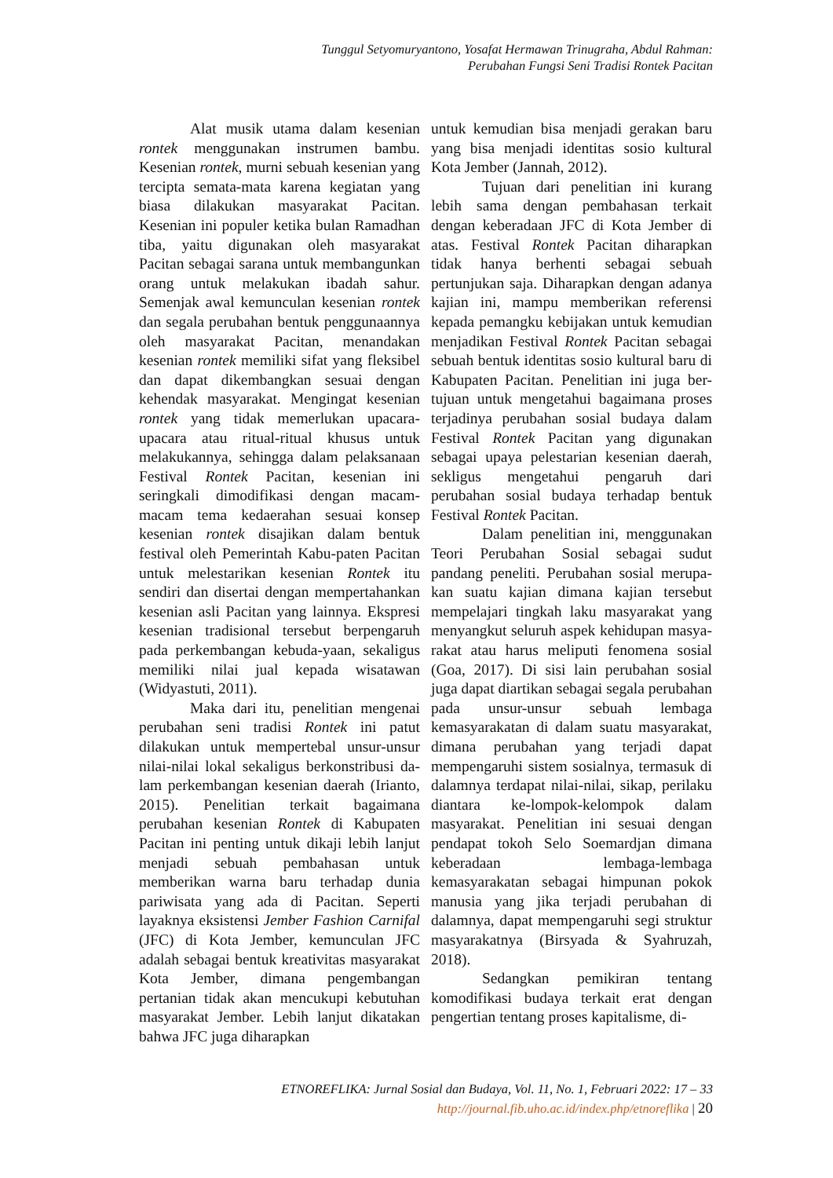Tunggul Setyomuryantono, Yosafat Hermawan Trinugraha, Abdul Rahman:
Perubahan Fungsi Seni Tradisi Rontek Pacitan
Alat musik utama dalam kesenian rontek menggunakan instrumen bambu. Kesenian rontek, murni sebuah kesenian yang tercipta semata-mata karena kegiatan yang biasa dilakukan masyarakat Pacitan. Kesenian ini populer ketika bulan Ramadhan tiba, yaitu digunakan oleh masyarakat Pacitan sebagai sarana untuk membangunkan orang untuk melakukan ibadah sahur. Semenjak awal kemunculan kesenian rontek dan segala perubahan bentuk penggunaannya oleh masyarakat Pacitan, menandakan kesenian rontek memiliki sifat yang fleksibel dan dapat dikembangkan sesuai dengan kehendak masyarakat. Mengingat kesenian rontek yang tidak memerlukan upacara-upacara atau ritual-ritual khusus untuk melakukannya, sehingga dalam pelaksanaan Festival Rontek Pacitan, kesenian ini seringkali dimodifikasi dengan macam-macam tema kedaerahan sesuai konsep kesenian rontek disajikan dalam bentuk festival oleh Pemerintah Kabu-paten Pacitan untuk melestarikan kesenian Rontek itu sendiri dan disertai dengan mempertahankan kesenian asli Pacitan yang lainnya. Ekspresi kesenian tradisional tersebut berpengaruh pada perkembangan kebuda-yaan, sekaligus memiliki nilai jual kepada wisatawan (Widyastuti, 2011).
Maka dari itu, penelitian mengenai perubahan seni tradisi Rontek ini patut dilakukan untuk mempertebal unsur-unsur nilai-nilai lokal sekaligus berkonstribusi da-lam perkembangan kesenian daerah (Irianto, 2015). Penelitian terkait bagaimana perubahan kesenian Rontek di Kabupaten Pacitan ini penting untuk dikaji lebih lanjut menjadi sebuah pembahasan untuk memberikan warna baru terhadap dunia pariwisata yang ada di Pacitan. Seperti layaknya eksistensi Jember Fashion Carnifal (JFC) di Kota Jember, kemunculan JFC adalah sebagai bentuk kreativitas masyarakat Kota Jember, dimana pengembangan pertanian tidak akan mencukupi kebutuhan masyarakat Jember. Lebih lanjut dikatakan bahwa JFC juga diharapkan
untuk kemudian bisa menjadi gerakan baru yang bisa menjadi identitas sosio kultural Kota Jember (Jannah, 2012).
Tujuan dari penelitian ini kurang lebih sama dengan pembahasan terkait dengan keberadaan JFC di Kota Jember di atas. Festival Rontek Pacitan diharapkan tidak hanya berhenti sebagai sebuah pertunjukan saja. Diharapkan dengan adanya kajian ini, mampu memberikan referensi kepada pemangku kebijakan untuk kemudian menjadikan Festival Rontek Pacitan sebagai sebuah bentuk identitas sosio kultural baru di Kabupaten Pacitan. Penelitian ini juga ber-tujuan untuk mengetahui bagaimana proses terjadinya perubahan sosial budaya dalam Festival Rontek Pacitan yang digunakan sebagai upaya pelestarian kesenian daerah, sekligus mengetahui pengaruh dari perubahan sosial budaya terhadap bentuk Festival Rontek Pacitan.
Dalam penelitian ini, menggunakan Teori Perubahan Sosial sebagai sudut pandang peneliti. Perubahan sosial merupa-kan suatu kajian dimana kajian tersebut mempelajari tingkah laku masyarakat yang menyangkut seluruh aspek kehidupan masya-rakat atau harus meliputi fenomena sosial (Goa, 2017). Di sisi lain perubahan sosial juga dapat diartikan sebagai segala perubahan pada unsur-unsur sebuah lembaga kemasyarakatan di dalam suatu masyarakat, dimana perubahan yang terjadi dapat mempengaruhi sistem sosialnya, termasuk di dalamnya terdapat nilai-nilai, sikap, perilaku diantara ke-lompok-kelompok dalam masyarakat. Penelitian ini sesuai dengan pendapat tokoh Selo Soemardjan dimana keberadaan lembaga-lembaga kemasyarakatan sebagai himpunan pokok manusia yang jika terjadi perubahan di dalamnya, dapat mempengaruhi segi struktur masyarakatnya (Birsyada & Syahruzah, 2018).
Sedangkan pemikiran tentang komodifikasi budaya terkait erat dengan pengertian tentang proses kapitalisme, di-
ETNOREFLIKA: Jurnal Sosial dan Budaya, Vol. 11, No. 1, Februari 2022: 17 – 33
http://journal.fib.uho.ac.id/index.php/etnoreflika | 20